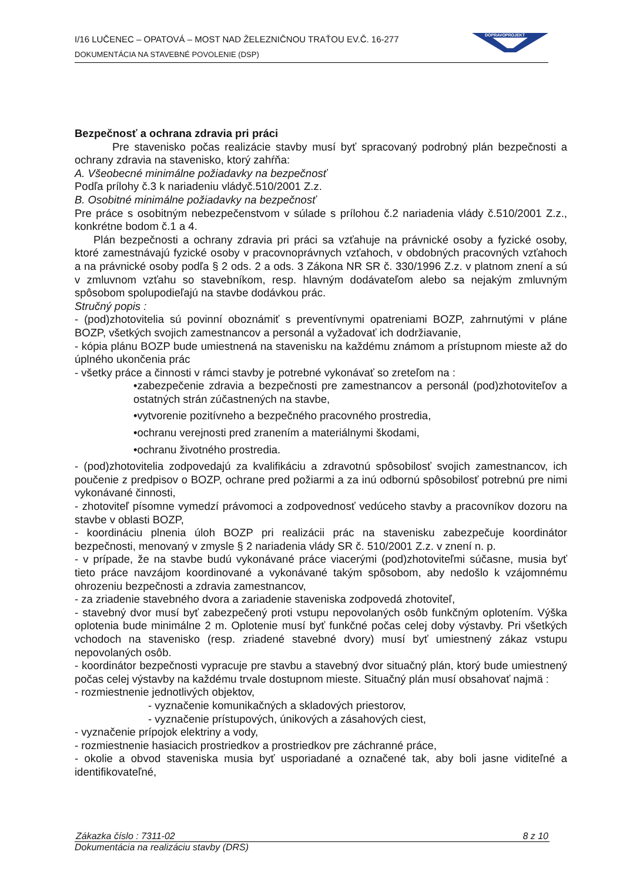I/16 LUČENEC – OPATOVÁ – MOST NAD ŽELEZNIČNOU TRAŤOU EV.Č. 16-277
DOKUMENTÁCIA NA STAVEBNÉ POVOLENIE (DSP)
DOPRAVOPROJEKT
Bezpečnosť a ochrana zdravia pri práci
Pre stavenisko počas realizácie stavby musí byť spracovaný podrobný plán bezpečnosti a ochrany zdravia na stavenisko, ktorý zahŕňa:
A. Všeobecné minimálne požiadavky na bezpečnosť
Podľa prílohy č.3 k nariadeniu vládyč.510/2001 Z.z.
B. Osobitné minimálne požiadavky na bezpečnosť
Pre práce s osobitným nebezpečenstvom v súlade s prílohou č.2 nariadenia vlády č.510/2001 Z.z., konkrétne bodom č.1 a 4.
Plán bezpečnosti a ochrany zdravia pri práci sa vzťahuje na právnické osoby a fyzické osoby, ktoré zamestnávajú fyzické osoby v pracovnoprávnych vzťahoch, v obdobných pracovných vzťahoch a na právnické osoby podľa § 2 ods. 2 a ods. 3 Zákona NR SR č. 330/1996 Z.z. v platnom znení a sú v zmluvnom vzťahu so stavebníkom, resp. hlavným dodávateľom alebo sa nejakým zmluvným spôsobom spolupodieľajú na stavbe dodávkou prác.
Stručný popis :
- (pod)zhotovitelia sú povinní oboznámiť s preventívnymi opatreniami BOZP, zahrnutými v pláne BOZP, všetkých svojich zamestnancov a personál a vyžadovať ich dodržiavanie,
- kópia plánu BOZP bude umiestnená na stavenisku na každému známom a prístupnom mieste až do úplného ukončenia prác
- všetky práce a činnosti v rámci stavby je potrebné vykonávať so zreteľom na :
•zabezpečenie zdravia a bezpečnosti pre zamestnancov a personál (pod)zhotoviteľov a ostatných strán zúčastnených na stavbe,
•vytvorenie pozitívneho a bezpečného pracovného prostredia,
•ochranu verejnosti pred zranením a materiálnymi škodami,
•ochranu životného prostredia.
- (pod)zhotovitelia zodpovedajú za kvalifikáciu a zdravotnú spôsobilosť svojich zamestnancov, ich poučenie z predpisov o BOZP, ochrane pred požiarmi a za inú odbornú spôsobilosť potrebnú pre nimi vykonávané činnosti,
- zhotoviteľ písomne vymedzí právomoci a zodpovednosť vedúceho stavby a pracovníkov dozoru na stavbe v oblasti BOZP,
- koordináciu plnenia úloh BOZP pri realizácii prác na stavenisku zabezpečuje koordinátor bezpečnosti, menovaný v zmysle § 2 nariadenia vlády SR č. 510/2001 Z.z. v znení n. p.
- v prípade, že na stavbe budú vykonávané práce viacerými (pod)zhotoviteľmi súčasne, musia byť tieto práce navzájom koordinované a vykonávané takým spôsobom, aby nedošlo k vzájomnému ohrozeniu bezpečnosti a zdravia zamestnancov,
- za zriadenie stavebného dvora a zariadenie staveniska zodpovedá zhotoviteľ,
- stavebný dvor musí byť zabezpečený proti vstupu nepovolaných osôb funkčným oplotením. Výška oplotenia bude minimálne 2 m. Oplotenie musí byť funkčné počas celej doby výstavby. Pri všetkých vchodoch na stavenisko (resp. zriadené stavebné dvory) musí byť umiestnený zákaz vstupu nepovolaných osôb.
- koordinátor bezpečnosti vypracuje pre stavbu a stavebný dvor situačný plán, ktorý bude umiestnený počas celej výstavby na každému trvale dostupnom mieste. Situačný plán musí obsahovať najmä :
- rozmiestnenie jednotlivých objektov,
- vyznačenie komunikačných a skladových priestorov,
- vyznačenie prístupových, únikových a zásahových ciest,
- vyznačenie prípojok elektriny a vody,
- rozmiestnenie hasiacich prostriedkov a prostriedkov pre záchranné práce,
- okolie a obvod staveniska musia byť usporiadané a označené tak, aby boli jasne viditeľné a identifikovateľné,
Zákazka číslo : 7311-02 8 z 10
Dokumentácia na realizáciu stavby (DRS)